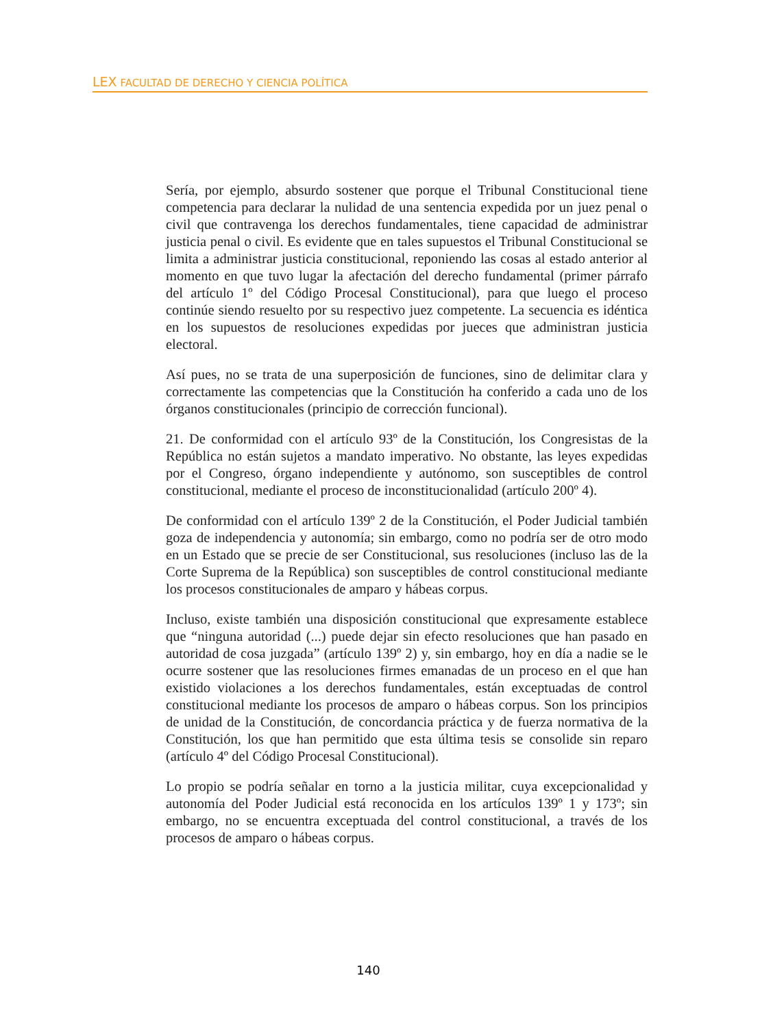LEX FACULTAD DE DERECHO Y CIENCIA POLÍTICA
Sería, por ejemplo, absurdo sostener que porque el Tribunal Constitucional tiene competencia para declarar la nulidad de una sentencia expedida por un juez penal o civil que contravenga los derechos fundamentales, tiene capacidad de administrar justicia penal o civil. Es evidente que en tales supuestos el Tribunal Constitucional se limita a administrar justicia constitucional, reponiendo las cosas al estado anterior al momento en que tuvo lugar la afectación del derecho fundamental (primer párrafo del artículo 1º del Código Procesal Constitucional), para que luego el proceso continúe siendo resuelto por su respectivo juez competente. La secuencia es idéntica en los supuestos de resoluciones expedidas por jueces que administran justicia electoral.
Así pues, no se trata de una superposición de funciones, sino de delimitar clara y correctamente las competencias que la Constitución ha conferido a cada uno de los órganos constitucionales (principio de corrección funcional).
21. De conformidad con el artículo 93º de la Constitución, los Congresistas de la República no están sujetos a mandato imperativo. No obstante, las leyes expedidas por el Congreso, órgano independiente y autónomo, son susceptibles de control constitucional, mediante el proceso de inconstitucionalidad (artículo 200º 4).
De conformidad con el artículo 139º 2 de la Constitución, el Poder Judicial también goza de independencia y autonomía; sin embargo, como no podría ser de otro modo en un Estado que se precie de ser Constitucional, sus resoluciones (incluso las de la Corte Suprema de la República) son susceptibles de control constitucional mediante los procesos constitucionales de amparo y hábeas corpus.
Incluso, existe también una disposición constitucional que expresamente establece que “ninguna autoridad (...) puede dejar sin efecto resoluciones que han pasado en autoridad de cosa juzgada” (artículo 139º 2) y, sin embargo, hoy en día a nadie se le ocurre sostener que las resoluciones firmes emanadas de un proceso en el que han existido violaciones a los derechos fundamentales, están exceptuadas de control constitucional mediante los procesos de amparo o hábeas corpus. Son los principios de unidad de la Constitución, de concordancia práctica y de fuerza normativa de la Constitución, los que han permitido que esta última tesis se consolide sin reparo (artículo 4º del Código Procesal Constitucional).
Lo propio se podría señalar en torno a la justicia militar, cuya excepcionalidad y autonomía del Poder Judicial está reconocida en los artículos 139º 1 y 173º; sin embargo, no se encuentra exceptuada del control constitucional, a través de los procesos de amparo o hábeas corpus.
140